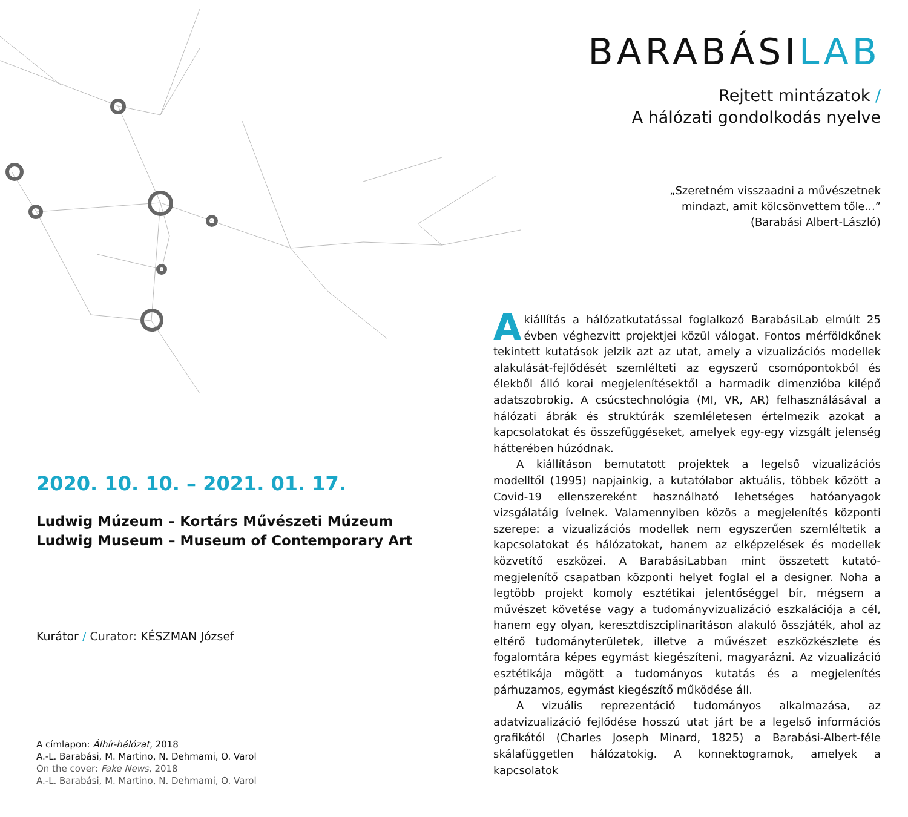2020. 10. 10. – 2021. 01. 17.
Ludwig Múzeum – Kortárs Művészeti Múzeum
Ludwig Museum – Museum of Contemporary Art
Kurátor / Curator: KÉSZMAN József
A címlapon: Álhír-hálózat, 2018
A.-L. Barabási, M. Martino, N. Dehmami, O. Varol
On the cover: Fake News, 2018
A.-L. Barabási, M. Martino, N. Dehmami, O. Varol
BARABÁSILAB
Rejtett mintázatok /
A hálózati gondolkodás nyelve
„Szeretném visszaadni a művészetnek
mindazt, amit kölcsönvettem tőle...”
(Barabási Albert-László)
A kiállítás a hálózatkutatással foglalkozó BarabásiLab elmúlt 25 évben véghezvitt projektjei közül válogat. Fontos mérföldkőnek tekintett kutatások jelzik azt az utat, amely a vizualizációs modellek alakulását-fejlődését szemlélteti az egyszerű csomópontokból és élekből álló korai megjelenítésektől a harmadik dimenzióba kilépő adatszobrokig. A csúcstechnológia (MI, VR, AR) felhasználásával a hálózati ábrák és struktúrák szemléletesen értelmezik azokat a kapcsolatokat és összefüggéseket, amelyek egy-egy vizsgált jelenség hátterében húzódnak.
A kiállításon bemutatott projektek a legelső vizualizációs modelltől (1995) napjainkig, a kutatólabor aktuális, többek között a Covid-19 ellenszereként használható lehetséges hatóanyagok vizsgálatáig ívelnek. Valamennyiben közös a megjelenítés központi szerepe: a vizualizációs modellek nem egyszerűen szemléltetik a kapcsolatokat és hálózatokat, hanem az elképzelések és modellek közvetítő eszközei. A BarabásiLabban mint összetett kutató-megjelenítő csapatban központi helyet foglal el a designer. Noha a legtöbb projekt komoly esztétikai jelentőséggel bír, mégsem a művészet követése vagy a tudományvizualizáció eszkalációja a cél, hanem egy olyan, keresztdiszciplinaritáson alakuló összjáték, ahol az eltérő tudományterületek, illetve a művészet eszközkészlete és fogalomtára képes egymást kiegészíteni, magyarázni. Az vizualizáció esztétikája mögött a tudományos kutatás és a megjelenítés párhuzamos, egymást kiegészítő működése áll.
A vizuális reprezentáció tudományos alkalmazása, az adatvizualizáció fejlődése hosszú utat járt be a legelső információs grafikától (Charles Joseph Minard, 1825) a Barabási-Albert-féle skálafüggetlen hálózatokig. A konnektogramok, amelyek a kapcsolatok